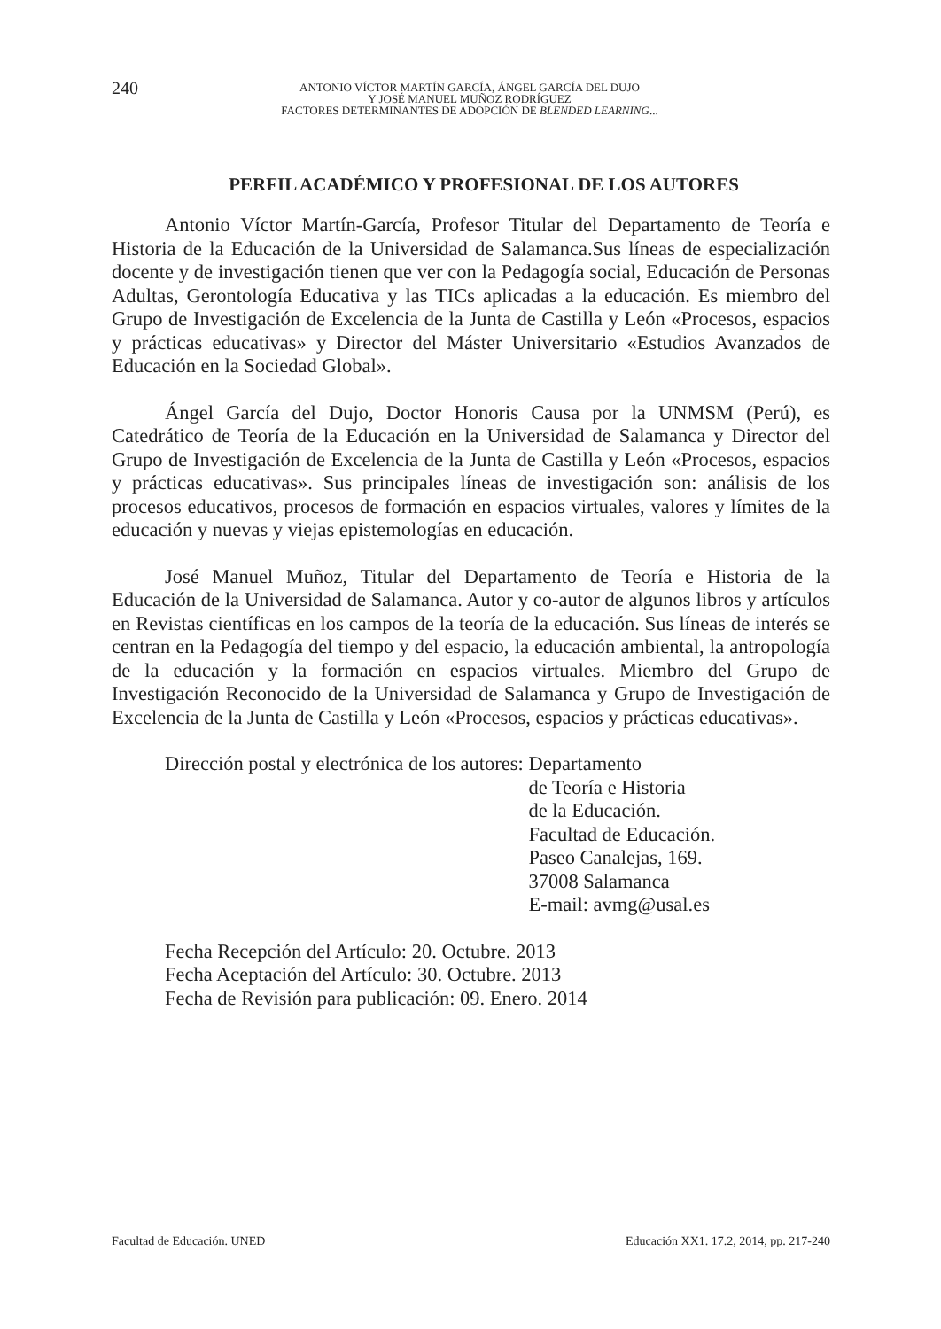240
ANTONIO VÍCTOR MARTÍN GARCÍA, ÁNGEL GARCÍA DEL DUJO
Y JOSÉ MANUEL MUÑOZ RODRÍGUEZ
FACTORES DETERMINANTES DE ADOPCIÓN DE BLENDED LEARNING...
PERFIL ACADÉMICO Y PROFESIONAL DE LOS AUTORES
Antonio Víctor Martín-García, Profesor Titular del Departamento de Teoría e Historia de la Educación de la Universidad de Salamanca.Sus líneas de especialización docente y de investigación tienen que ver con la Pedagogía social, Educación de Personas Adultas, Gerontología Educativa y las TICs aplicadas a la educación. Es miembro del Grupo de Investigación de Excelencia de la Junta de Castilla y León «Procesos, espacios y prácticas educativas» y Director del Máster Universitario «Estudios Avanzados de Educación en la Sociedad Global».
Ángel García del Dujo, Doctor Honoris Causa por la UNMSM (Perú), es Catedrático de Teoría de la Educación en la Universidad de Salamanca y Director del Grupo de Investigación de Excelencia de la Junta de Castilla y León «Procesos, espacios y prácticas educativas». Sus principales líneas de investigación son: análisis de los procesos educativos, procesos de formación en espacios virtuales, valores y límites de la educación y nuevas y viejas epistemologías en educación.
José Manuel Muñoz, Titular del Departamento de Teoría e Historia de la Educación de la Universidad de Salamanca. Autor y co-autor de algunos libros y artículos en Revistas científicas en los campos de la teoría de la educación. Sus líneas de interés se centran en la Pedagogía del tiempo y del espacio, la educación ambiental, la antropología de la educación y la formación en espacios virtuales. Miembro del Grupo de Investigación Reconocido de la Universidad de Salamanca y Grupo de Investigación de Excelencia de la Junta de Castilla y León «Procesos, espacios y prácticas educativas».
Dirección postal y electrónica de los autores:
Departamento
de Teoría e Historia
de la Educación.
Facultad de Educación.
Paseo Canalejas, 169.
37008 Salamanca
E-mail: avmg@usal.es
Fecha Recepción del Artículo: 20. Octubre. 2013
Fecha Aceptación del Artículo: 30. Octubre. 2013
Fecha de Revisión para publicación: 09. Enero. 2014
Facultad de Educación. UNED Educación XX1. 17.2, 2014, pp. 217-240